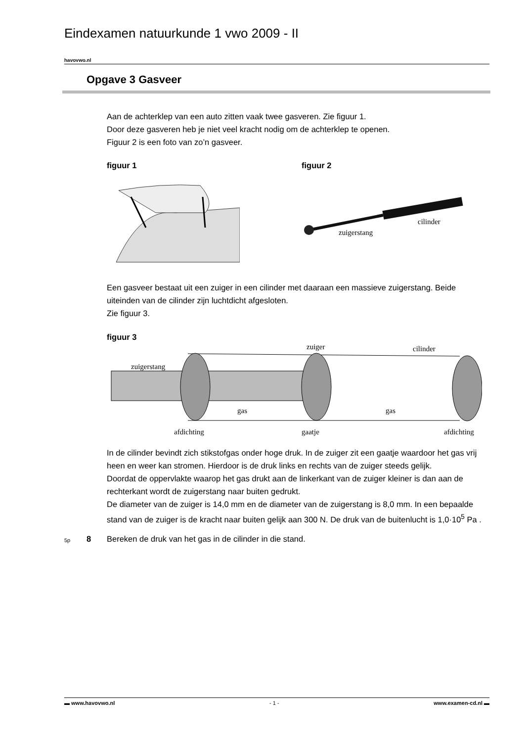Eindexamen natuurkunde 1 vwo 2009 - II
havovwo.nl
Opgave 3 Gasveer
Aan de achterklep van een auto zitten vaak twee gasveren. Zie figuur 1.
Door deze gasveren heb je niet veel kracht nodig om de achterklep te openen.
Figuur 2 is een foto van zo’n gasveer.
figuur 1 figuur 2
cilinder
zuigerstang
Een gasveer bestaat uit een zuiger in een cilinder met daaraan een massieve zuigerstang. Beide uiteinden van de cilinder zijn luchtdicht afgesloten.
Zie figuur 3.
figuur 3
zuiger cilinder
zuigerstang
gas gas
afdichting gaatje afdichting
In de cilinder bevindt zich stikstofgas onder hoge druk. In de zuiger zit een gaatje waardoor het gas vrij heen en weer kan stromen. Hierdoor is de druk links en rechts van de zuiger steeds gelijk.
Doordat de oppervlakte waarop het gas drukt aan de linkerkant van de zuiger kleiner is dan aan de rechterkant wordt de zuigerstang naar buiten gedrukt.
De diameter van de zuiger is 14,0 mm en de diameter van de zuigerstang is 8,0 mm. In een bepaalde stand van de zuiger is de kracht naar buiten gelijk aan 300 N. De druk van de buitenlucht is 1,0·10<sup>5</sup> Pa .
5p 8
Bereken de druk van het gas in de cilinder in die stand.
▬ www.havovwo.nl - 1 - www.examen-cd.nl ▬